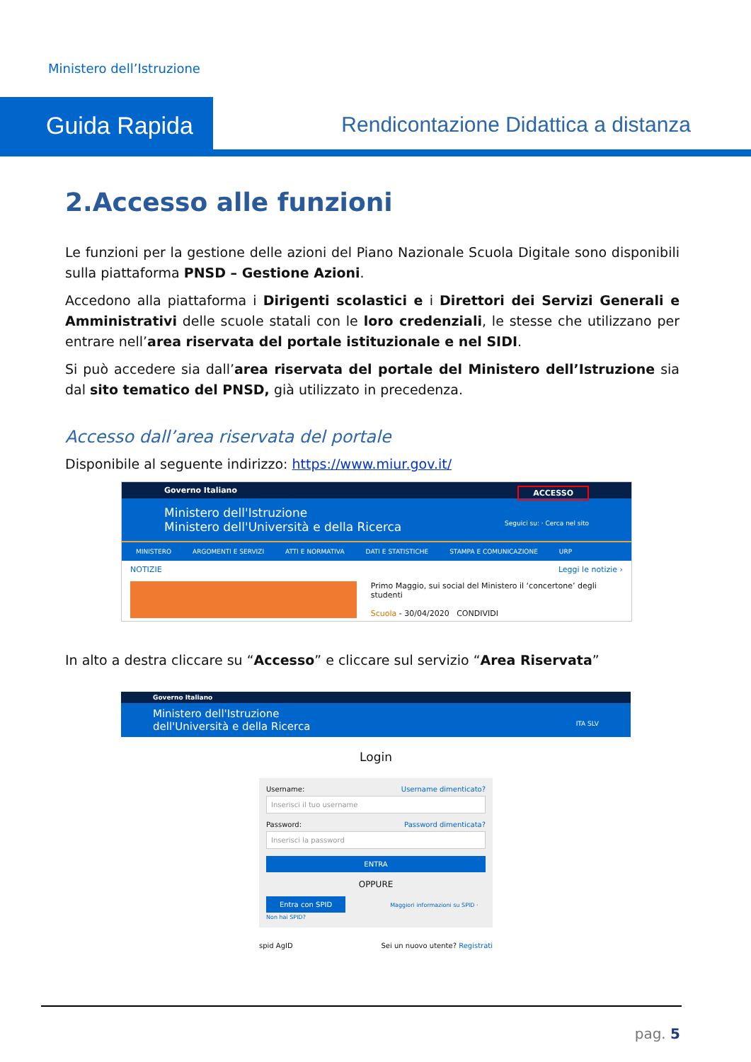Ministero dell’Istruzione
Guida Rapida
Rendicontazione Didattica a distanza
2.Accesso alle funzioni
Le funzioni per la gestione delle azioni del Piano Nazionale Scuola Digitale sono disponibili sulla piattaforma PNSD – Gestione Azioni.
Accedono alla piattaforma i Dirigenti scolastici e i Direttori dei Servizi Generali e Amministrativi delle scuole statali con le loro credenziali, le stesse che utilizzano per entrare nell’area riservata del portale istituzionale e nel SIDI.
Si può accedere sia dall’area riservata del portale del Ministero dell’Istruzione sia dal sito tematico del PNSD, già utilizzato in precedenza.
Accesso dall’area riservata del portale
Disponibile al seguente indirizzo: https://www.miur.gov.it/
Governo Italiano ACCESSO
Ministero dell'Istruzione
Ministero dell'Università e della Ricerca Seguici su: · Cerca nel sito
MINISTERO ARGOMENTI E SERVIZI ATTI E NORMATIVA DATI E STATISTICHE STAMPA E COMUNICAZIONE URP
NOTIZIE Leggi le notizie ›
Primo Maggio, sui social del Ministero il ‘concertone’ degli studenti
Scuola - 30/04/2020 CONDIVIDI
In alto a destra cliccare su “Accesso” e cliccare sul servizio “Area Riservata”
Governo Italiano
Ministero dell'Istruzione
dell'Università e della Ricerca ITA SLV
Login
Username: Username dimenticato?
Inserisci il tuo username
Password: Password dimenticata?
Inserisci la password
ENTRA
OPPURE
Entra con SPID Maggiori informazioni su SPID · Non hai SPID?
spid AgID Sei un nuovo utente? Registrati
pag. 5